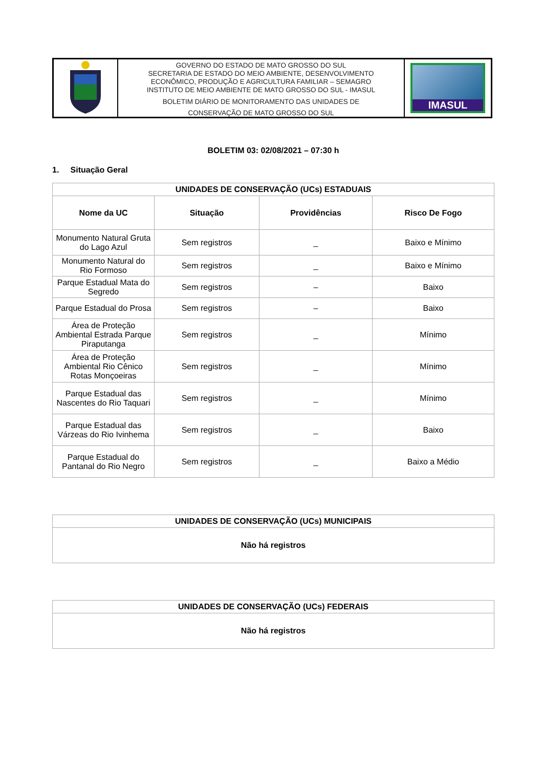GOVERNO DO ESTADO DE MATO GROSSO DO SUL
SECRETARIA DE ESTADO DO MEIO AMBIENTE, DESENVOLVIMENTO
ECONÔMICO, PRODUÇÃO E AGRICULTURA FAMILIAR – SEMAGRO
INSTITUTO DE MEIO AMBIENTE DE MATO GROSSO DO SUL - IMASUL
BOLETIM DIÁRIO DE MONITORAMENTO DAS UNIDADES DE
CONSERVAÇÃO DE MATO GROSSO DO SUL
IMASUL
BOLETIM 03: 02/08/2021 – 07:30 h
1. Situação Geral
| UNIDADES DE CONSERVAÇÃO (UCs) ESTADUAIS | | | |
| --- | --- | --- | --- |
| Nome da UC | Situação | Providências | Risco De Fogo |
| Monumento Natural Gruta do Lago Azul | Sem registros | _ | Baixo e Mínimo |
| Monumento Natural do Rio Formoso | Sem registros | _ | Baixo e Mínimo |
| Parque Estadual Mata do Segredo | Sem registros | – | Baixo |
| Parque Estadual do Prosa | Sem registros | – | Baixo |
| Área de Proteção Ambiental Estrada Parque Piraputanga | Sem registros | _ | Mínimo |
| Área de Proteção Ambiental Rio Cênico Rotas Monçoeiras | Sem registros | _ | Mínimo |
| Parque Estadual das Nascentes do Rio Taquari | Sem registros | _ | Mínimo |
| Parque Estadual das Várzeas do Rio Ivinhema | Sem registros | _ | Baixo |
| Parque Estadual do Pantanal do Rio Negro | Sem registros | _ | Baixo a Médio |
| UNIDADES DE CONSERVAÇÃO (UCs) MUNICIPAIS |
| --- |
| Não há registros |
| UNIDADES DE CONSERVAÇÃO (UCs) FEDERAIS |
| --- |
| Não há registros |